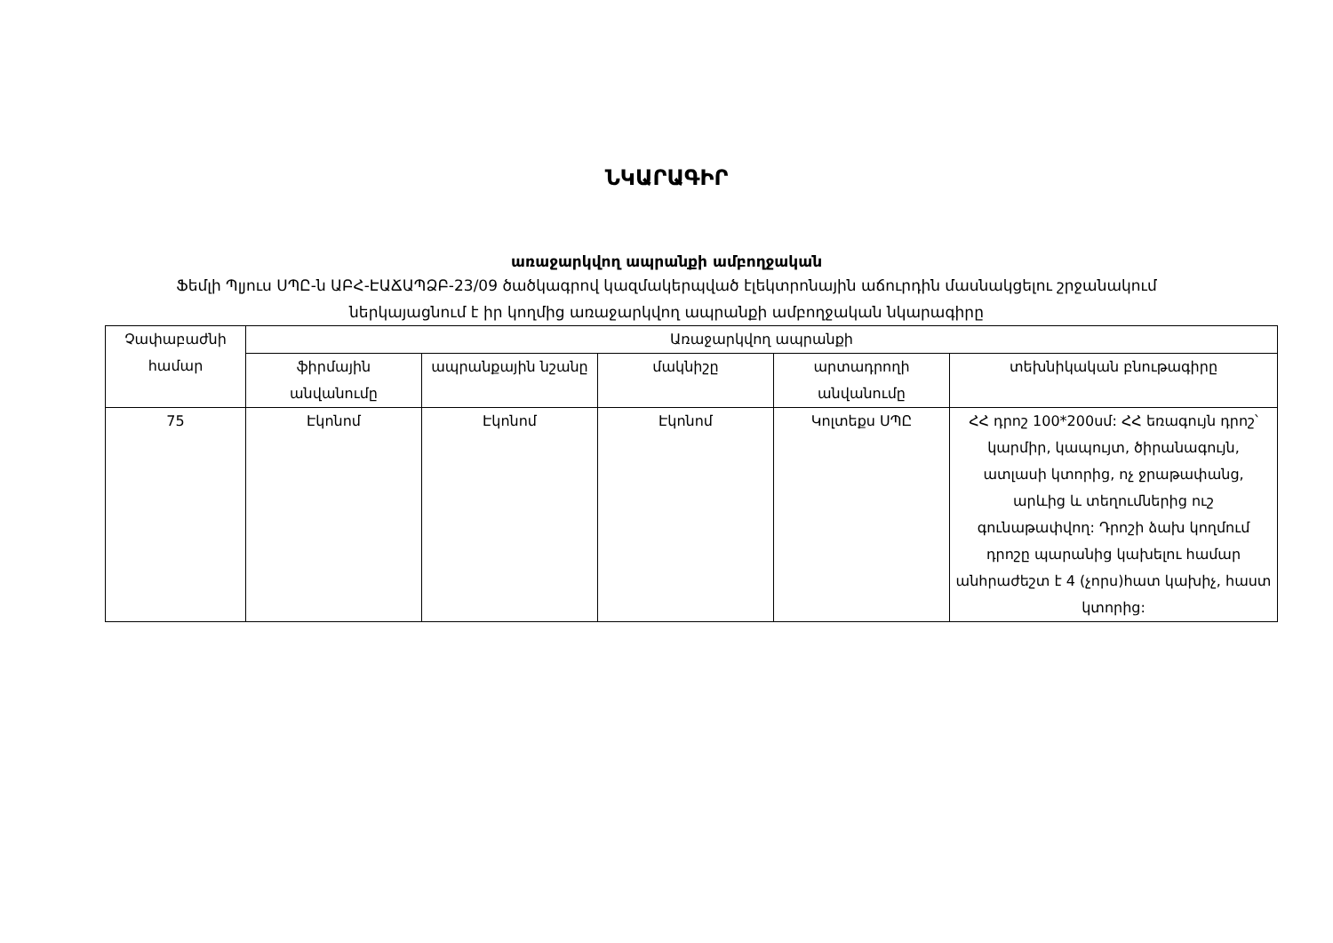ՆԿԱՐԱԳԻՐ
առաջարկվող ապրանքի ամբողջական
Ֆեմլի Պլյուս ՍՊԸ-ն ԱԲՀ-ԷԱՃԱՊՁԲ-23/09 ծածկագրով կազմակերպված էլեկտրոնային աճուրդին մասնակցելու շրջանակում
ներկայացնում է իր կողմից առաջարկվող ապրանքի ամբողջական նկարագիրը
| Չափաբաժնի համար | Առաջարկվող ապրանքի | | | | |
| --- | --- | --- | --- | --- | --- |
| | ֆիրմային անվանումը | ապրանքային նշանը | մակնիշը | արտադրողի անվանումը | տեխնիկական բնութագիրը |
| 75 | Էկոնոմ | Էկոնոմ | Էկոնոմ | Կոլտեքս ՍՊԸ | ՀՀ դրոշ 100*200սմ: ՀՀ եռագույն դրոշ՝ կարմիր, կապույտ, ծիրանագույն, ատլասի կտորից, ոչ ջրաթափանց, արևից և տեղումներից ուշ գունաթափվող: Դրոշի ձախ կողմում դրոշը պարանից կախելու համար անհրաժեշտ է 4 (չորս)հատ կախիչ, հաստ կտորից: |